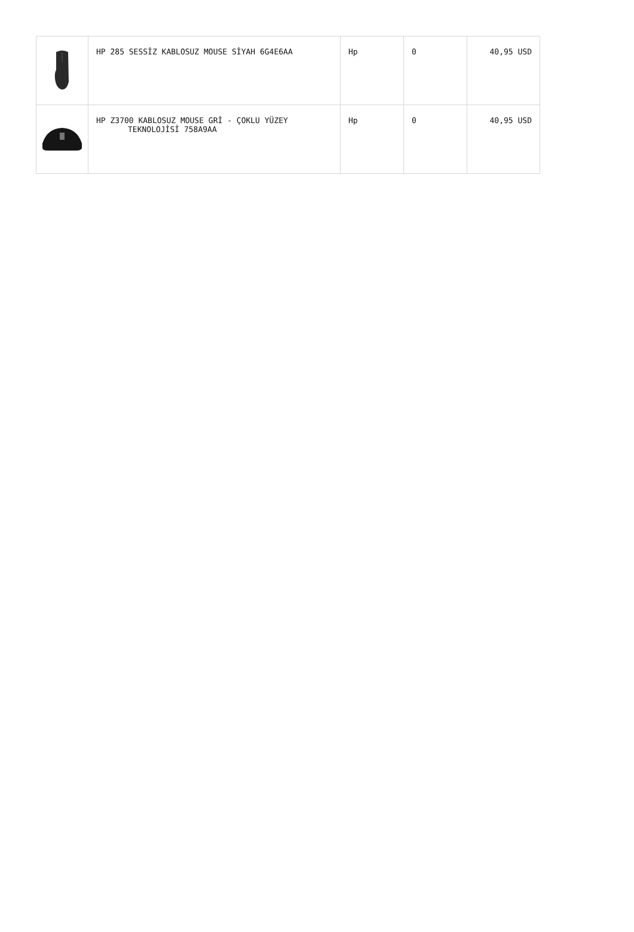| | HP 285 SESSİZ KABLOSUZ MOUSE SİYAH 6G4E6AA | Hp | 0 | 40,95 USD |
| | HP Z3700 KABLOSUZ MOUSE GRİ - ÇOKLU YÜZEY TEKNOLOJİSİ 758A9AA | Hp | 0 | 40,95 USD |